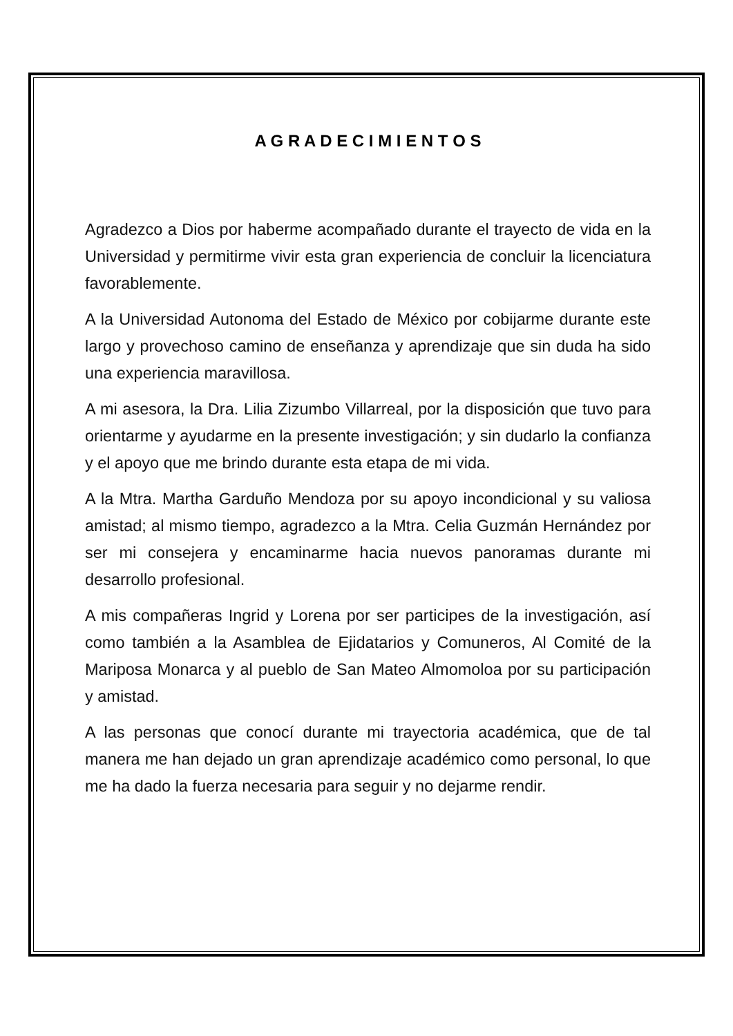A G R A D E C I M I E N T O S
Agradezco a Dios por haberme acompañado durante el trayecto de vida en la Universidad y permitirme vivir esta gran experiencia de concluir la licenciatura favorablemente.
A la Universidad Autonoma del Estado de México por cobijarme durante este largo y provechoso camino de enseñanza y aprendizaje que sin duda ha sido una experiencia maravillosa.
A mi asesora, la Dra. Lilia Zizumbo Villarreal, por la disposición que tuvo para orientarme y ayudarme en la presente investigación; y sin dudarlo la confianza y el apoyo que me brindo durante esta etapa de mi vida.
A la Mtra. Martha Garduño Mendoza por su apoyo incondicional y su valiosa amistad; al mismo tiempo, agradezco a la Mtra. Celia Guzmán Hernández por ser mi consejera y encaminarme hacia nuevos panoramas durante mi desarrollo profesional.
A mis compañeras Ingrid y Lorena por ser participes de la investigación, así como también a la Asamblea de Ejidatarios y Comuneros, Al Comité de la Mariposa Monarca y al pueblo de San Mateo Almomoloa por su participación y amistad.
A las personas que conocí durante mi trayectoria académica, que de tal manera me han dejado un gran aprendizaje académico como personal, lo que me ha dado la fuerza necesaria para seguir y no dejarme rendir.